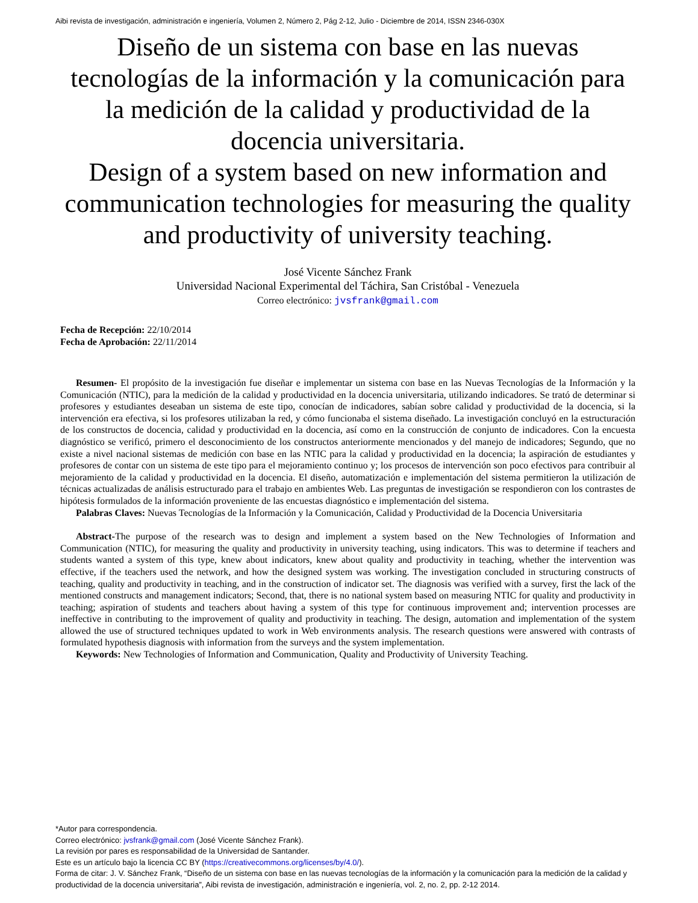Aibi revista de investigación, administración e ingeniería, Volumen 2, Número 2, Pág 2-12, Julio - Diciembre de 2014, ISSN 2346-030X
Diseño de un sistema con base en las nuevas tecnologías de la información y la comunicación para la medición de la calidad y productividad de la docencia universitaria.
Design of a system based on new information and communication technologies for measuring the quality and productivity of university teaching.
José Vicente Sánchez Frank
Universidad Nacional Experimental del Táchira, San Cristóbal - Venezuela
Correo electrónico: jvsfrank@gmail.com
Fecha de Recepción: 22/10/2014
Fecha de Aprobación: 22/11/2014
Resumen- El propósito de la investigación fue diseñar e implementar un sistema con base en las Nuevas Tecnologías de la Información y la Comunicación (NTIC), para la medición de la calidad y productividad en la docencia universitaria, utilizando indicadores. Se trató de determinar si profesores y estudiantes deseaban un sistema de este tipo, conocían de indicadores, sabían sobre calidad y productividad de la docencia, si la intervención era efectiva, si los profesores utilizaban la red, y cómo funcionaba el sistema diseñado. La investigación concluyó en la estructuración de los constructos de docencia, calidad y productividad en la docencia, así como en la construcción de conjunto de indicadores. Con la encuesta diagnóstico se verificó, primero el desconocimiento de los constructos anteriormente mencionados y del manejo de indicadores; Segundo, que no existe a nivel nacional sistemas de medición con base en las NTIC para la calidad y productividad en la docencia; la aspiración de estudiantes y profesores de contar con un sistema de este tipo para el mejoramiento continuo y; los procesos de intervención son poco efectivos para contribuir al mejoramiento de la calidad y productividad en la docencia. El diseño, automatización e implementación del sistema permitieron la utilización de técnicas actualizadas de análisis estructurado para el trabajo en ambientes Web. Las preguntas de investigación se respondieron con los contrastes de hipótesis formulados de la información proveniente de las encuestas diagnóstico e implementación del sistema.
Palabras Claves: Nuevas Tecnologías de la Información y la Comunicación, Calidad y Productividad de la Docencia Universitaria
Abstract-The purpose of the research was to design and implement a system based on the New Technologies of Information and Communication (NTIC), for measuring the quality and productivity in university teaching, using indicators. This was to determine if teachers and students wanted a system of this type, knew about indicators, knew about quality and productivity in teaching, whether the intervention was effective, if the teachers used the network, and how the designed system was working. The investigation concluded in structuring constructs of teaching, quality and productivity in teaching, and in the construction of indicator set. The diagnosis was verified with a survey, first the lack of the mentioned constructs and management indicators; Second, that, there is no national system based on measuring NTIC for quality and productivity in teaching; aspiration of students and teachers about having a system of this type for continuous improvement and; intervention processes are ineffective in contributing to the improvement of quality and productivity in teaching. The design, automation and implementation of the system allowed the use of structured techniques updated to work in Web environments analysis. The research questions were answered with contrasts of formulated hypothesis diagnosis with information from the surveys and the system implementation.
Keywords: New Technologies of Information and Communication, Quality and Productivity of University Teaching.
*Autor para correspondencia.
Correo electrónico: jvsfrank@gmail.com (José Vicente Sánchez Frank).
La revisión por pares es responsabilidad de la Universidad de Santander.
Este es un artículo bajo la licencia CC BY (https://creativecommons.org/licenses/by/4.0/).
Forma de citar: J. V. Sánchez Frank, “Diseño de un sistema con base en las nuevas tecnologías de la información y la comunicación para la medición de la calidad y productividad de la docencia universitaria”, Aibi revista de investigación, administración e ingeniería, vol. 2, no. 2, pp. 2-12 2014.